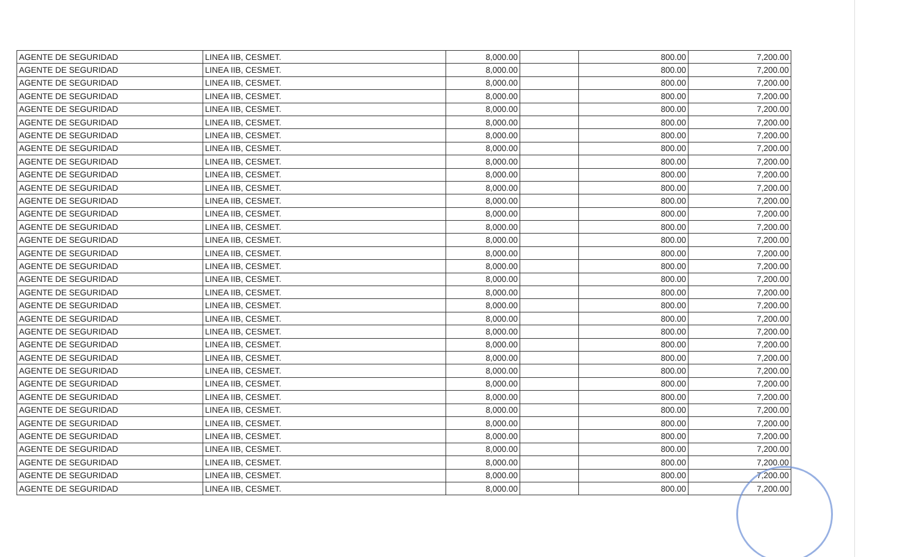| AGENTE DE SEGURIDAD | LINEA IIB, CESMET. | 8,000.00 | | 800.00 | 7,200.00 |
| AGENTE DE SEGURIDAD | LINEA IIB, CESMET. | 8,000.00 | | 800.00 | 7,200.00 |
| AGENTE DE SEGURIDAD | LINEA IIB, CESMET. | 8,000.00 | | 800.00 | 7,200.00 |
| AGENTE DE SEGURIDAD | LINEA IIB, CESMET. | 8,000.00 | | 800.00 | 7,200.00 |
| AGENTE DE SEGURIDAD | LINEA IIB, CESMET. | 8,000.00 | | 800.00 | 7,200.00 |
| AGENTE DE SEGURIDAD | LINEA IIB, CESMET. | 8,000.00 | | 800.00 | 7,200.00 |
| AGENTE DE SEGURIDAD | LINEA IIB, CESMET. | 8,000.00 | | 800.00 | 7,200.00 |
| AGENTE DE SEGURIDAD | LINEA IIB, CESMET. | 8,000.00 | | 800.00 | 7,200.00 |
| AGENTE DE SEGURIDAD | LINEA IIB, CESMET. | 8,000.00 | | 800.00 | 7,200.00 |
| AGENTE DE SEGURIDAD | LINEA IIB, CESMET. | 8,000.00 | | 800.00 | 7,200.00 |
| AGENTE DE SEGURIDAD | LINEA IIB, CESMET. | 8,000.00 | | 800.00 | 7,200.00 |
| AGENTE DE SEGURIDAD | LINEA IIB, CESMET. | 8,000.00 | | 800.00 | 7,200.00 |
| AGENTE DE SEGURIDAD | LINEA IIB, CESMET. | 8,000.00 | | 800.00 | 7,200.00 |
| AGENTE DE SEGURIDAD | LINEA IIB, CESMET. | 8,000.00 | | 800.00 | 7,200.00 |
| AGENTE DE SEGURIDAD | LINEA IIB, CESMET. | 8,000.00 | | 800.00 | 7,200.00 |
| AGENTE DE SEGURIDAD | LINEA IIB, CESMET. | 8,000.00 | | 800.00 | 7,200.00 |
| AGENTE DE SEGURIDAD | LINEA IIB, CESMET. | 8,000.00 | | 800.00 | 7,200.00 |
| AGENTE DE SEGURIDAD | LINEA IIB, CESMET. | 8,000.00 | | 800.00 | 7,200.00 |
| AGENTE DE SEGURIDAD | LINEA IIB, CESMET. | 8,000.00 | | 800.00 | 7,200.00 |
| AGENTE DE SEGURIDAD | LINEA IIB, CESMET. | 8,000.00 | | 800.00 | 7,200.00 |
| AGENTE DE SEGURIDAD | LINEA IIB, CESMET. | 8,000.00 | | 800.00 | 7,200.00 |
| AGENTE DE SEGURIDAD | LINEA IIB, CESMET. | 8,000.00 | | 800.00 | 7,200.00 |
| AGENTE DE SEGURIDAD | LINEA IIB, CESMET. | 8,000.00 | | 800.00 | 7,200.00 |
| AGENTE DE SEGURIDAD | LINEA IIB, CESMET. | 8,000.00 | | 800.00 | 7,200.00 |
| AGENTE DE SEGURIDAD | LINEA IIB, CESMET. | 8,000.00 | | 800.00 | 7,200.00 |
| AGENTE DE SEGURIDAD | LINEA IIB, CESMET. | 8,000.00 | | 800.00 | 7,200.00 |
| AGENTE DE SEGURIDAD | LINEA IIB, CESMET. | 8,000.00 | | 800.00 | 7,200.00 |
| AGENTE DE SEGURIDAD | LINEA IIB, CESMET. | 8,000.00 | | 800.00 | 7,200.00 |
| AGENTE DE SEGURIDAD | LINEA IIB, CESMET. | 8,000.00 | | 800.00 | 7,200.00 |
| AGENTE DE SEGURIDAD | LINEA IIB, CESMET. | 8,000.00 | | 800.00 | 7,200.00 |
| AGENTE DE SEGURIDAD | LINEA IIB, CESMET. | 8,000.00 | | 800.00 | 7,200.00 |
| AGENTE DE SEGURIDAD | LINEA IIB, CESMET. | 8,000.00 | | 800.00 | 7,200.00 |
| AGENTE DE SEGURIDAD | LINEA IIB, CESMET. | 8,000.00 | | 800.00 | 7,200.00 |
| AGENTE DE SEGURIDAD | LINEA IIB, CESMET. | 8,000.00 | | 800.00 | 7,200.00 |